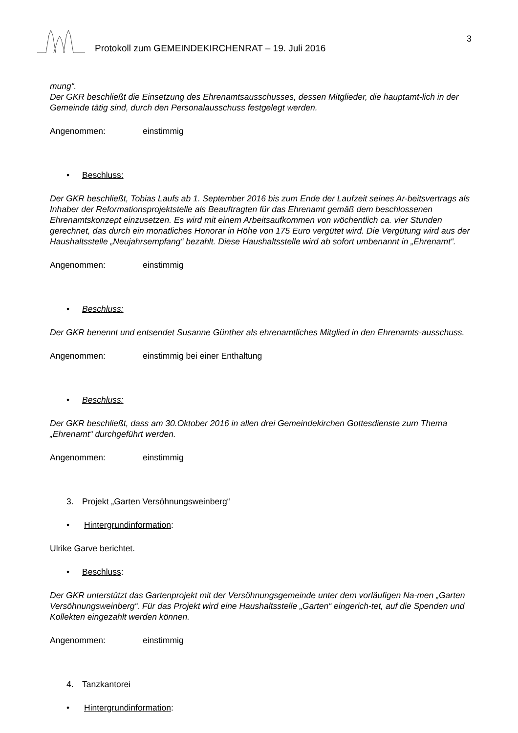Protokoll zum GEMEINDEKIRCHENRAT – 19. Juli 2016 3
mung“.
Der GKR beschließt die Einsetzung des Ehrenamtsausschusses, dessen Mitglieder, die hauptamt-lich in der Gemeinde tätig sind, durch den Personalausschuss festgelegt werden.
Angenommen: einstimmig
• Beschluss:
Der GKR beschließt, Tobias Laufs ab 1. September 2016 bis zum Ende der Laufzeit seines Ar-beitsvertrags als Inhaber der Reformationsprojektstelle als Beauftragten für das Ehrenamt gemäß dem beschlossenen Ehrenamtskonzept einzusetzen. Es wird mit einem Arbeitsaufkommen von wöchentlich ca. vier Stunden gerechnet, das durch ein monatliches Honorar in Höhe von 175 Euro vergütet wird. Die Vergütung wird aus der Haushaltsstelle „Neujahrsempfang“ bezahlt. Diese Haushaltsstelle wird ab sofort umbenannt in „Ehrenamt“.
Angenommen: einstimmig
• Beschluss:
Der GKR benennt und entsendet Susanne Günther als ehrenamtliches Mitglied in den Ehrenamts-ausschuss.
Angenommen: einstimmig bei einer Enthaltung
• Beschluss:
Der GKR beschließt, dass am 30.Oktober 2016 in allen drei Gemeindekirchen Gottesdienste zum Thema „Ehrenamt“ durchgeführt werden.
Angenommen: einstimmig
3. Projekt „Garten Versöhnungsweinberg“
• Hintergrundinformation:
Ulrike Garve berichtet.
• Beschluss:
Der GKR unterstützt das Gartenprojekt mit der Versöhnungsgemeinde unter dem vorläufigen Na-men „Garten Versöhnungsweinberg“. Für das Projekt wird eine Haushaltsstelle „Garten“ eingerich-tet, auf die Spenden und Kollekten eingezahlt werden können.
Angenommen: einstimmig
4. Tanzkantorei
• Hintergrundinformation: